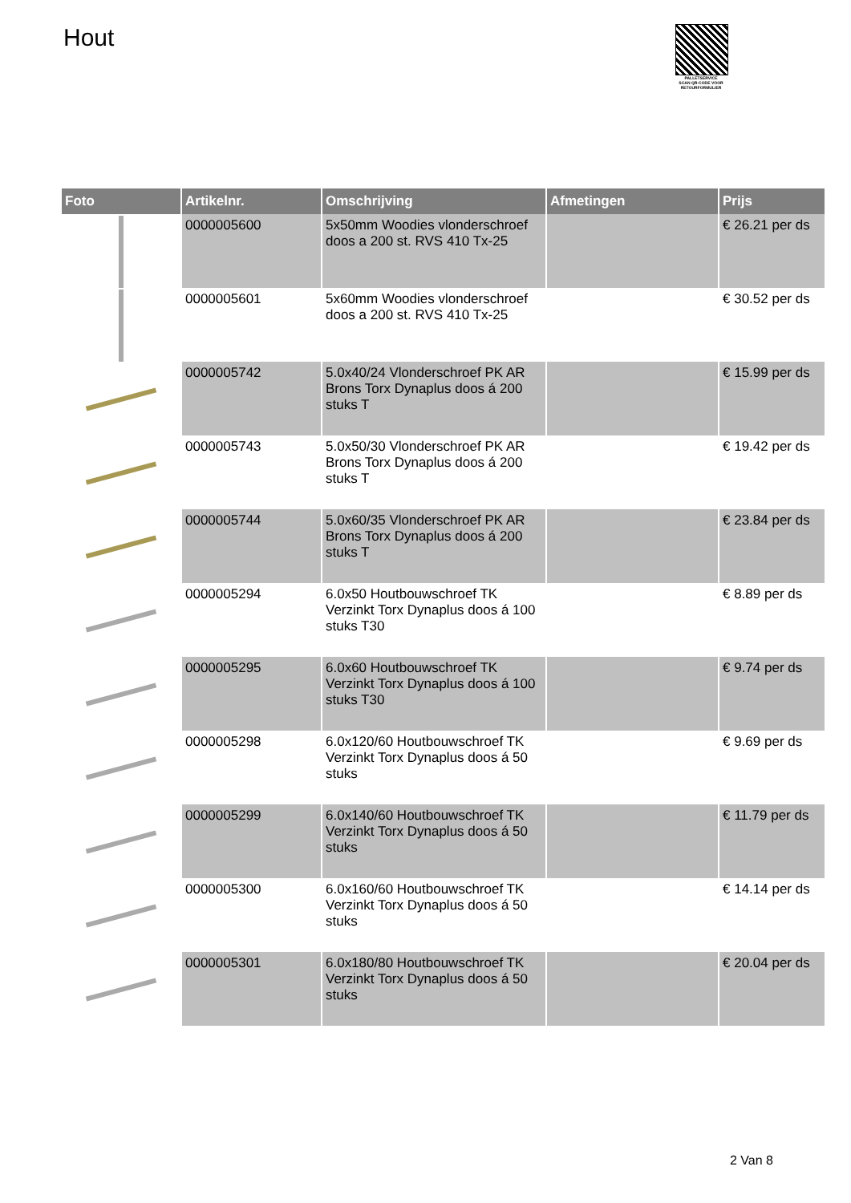Hout
PALLETSERVICE
SCAN QR-CODE VOOR RETOURFORMULIER
| Foto | Artikelnr. | Omschrijving | Afmetingen | Prijs |
| --- | --- | --- | --- | --- |
| | 0000005600 | 5x50mm Woodies vlonderschroef doos a 200 st. RVS 410 Tx-25 | | € 26.21 per ds |
| | 0000005601 | 5x60mm Woodies vlonderschroef doos a 200 st. RVS 410 Tx-25 | | € 30.52 per ds |
| | 0000005742 | 5.0x40/24 Vlonderschroef PK AR Brons Torx Dynaplus doos á 200 stuks T | | € 15.99 per ds |
| | 0000005743 | 5.0x50/30 Vlonderschroef PK AR Brons Torx Dynaplus doos á 200 stuks T | | € 19.42 per ds |
| | 0000005744 | 5.0x60/35 Vlonderschroef PK AR Brons Torx Dynaplus doos á 200 stuks T | | € 23.84 per ds |
| | 0000005294 | 6.0x50 Houtbouwschroef TK Verzinkt Torx Dynaplus doos á 100 stuks T30 | | € 8.89 per ds |
| | 0000005295 | 6.0x60 Houtbouwschroef TK Verzinkt Torx Dynaplus doos á 100 stuks T30 | | € 9.74 per ds |
| | 0000005298 | 6.0x120/60 Houtbouwschroef TK Verzinkt Torx Dynaplus doos á 50 stuks | | € 9.69 per ds |
| | 0000005299 | 6.0x140/60 Houtbouwschroef TK Verzinkt Torx Dynaplus doos á 50 stuks | | € 11.79 per ds |
| | 0000005300 | 6.0x160/60 Houtbouwschroef TK Verzinkt Torx Dynaplus doos á 50 stuks | | € 14.14 per ds |
| | 0000005301 | 6.0x180/80 Houtbouwschroef TK Verzinkt Torx Dynaplus doos á 50 stuks | | € 20.04 per ds |
2 Van 8